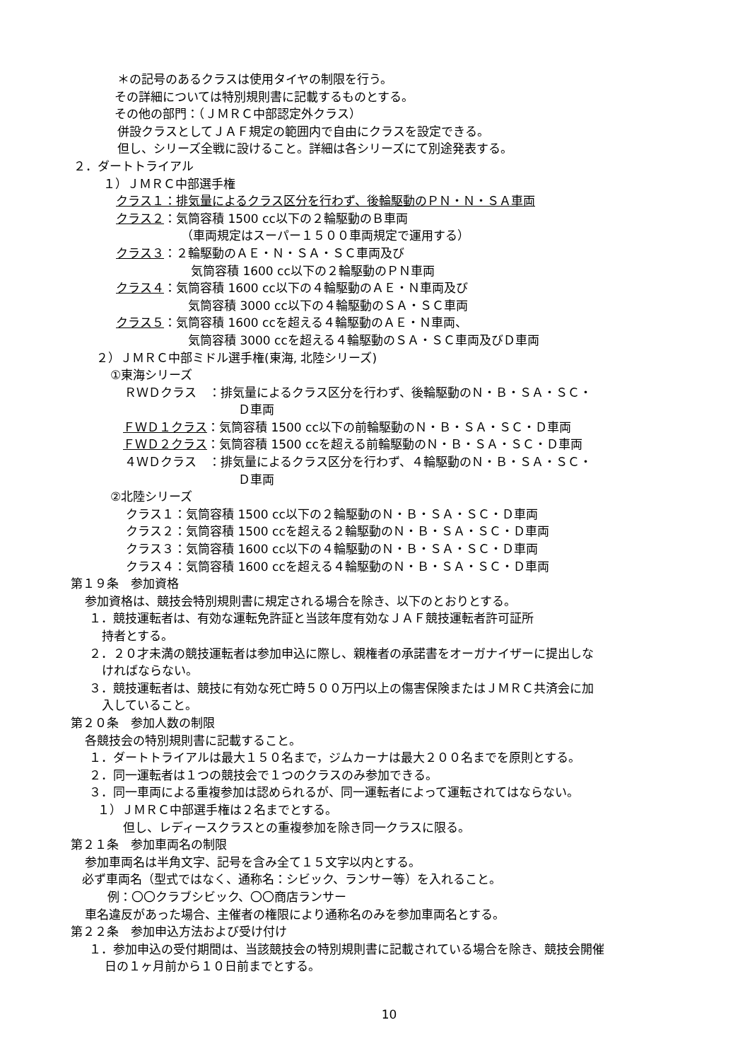＊の記号のあるクラスは使用タイヤの制限を行う。
その詳細については特別規則書に記載するものとする。
その他の部門：（ＪＭＲＣ中部認定外クラス）
併設クラスとしてＪＡＦ規定の範囲内で自由にクラスを設定できる。
但し、シリーズ全戦に設けること。詳細は各シリーズにて別途発表する。
２．ダートトライアル
１）ＪＭＲＣ中部選手権
クラス１：排気量によるクラス区分を行わず、後輪駆動のＰＮ・Ｎ・ＳＡ車両
クラス２：気筒容積 1500 cc以下の２輪駆動のＢ車両
（車両規定はスーパー１５００車両規定で運用する）
クラス３：２輪駆動のＡＥ・Ｎ・ＳＡ・ＳＣ車両及び
気筒容積 1600 cc以下の２輪駆動のＰＮ車両
クラス４：気筒容積 1600 cc以下の４輪駆動のＡＥ・Ｎ車両及び
気筒容積 3000 cc以下の４輪駆動のＳＡ・ＳＣ車両
クラス５：気筒容積 1600 ccを超える４輪駆動のＡＥ・Ｎ車両、
気筒容積 3000 ccを超える４輪駆動のＳＡ・ＳＣ車両及びＤ車両
２）ＪＭＲＣ中部ミドル選手権(東海, 北陸シリーズ)
①東海シリーズ
ＲＷＤクラス　：排気量によるクラス区分を行わず、後輪駆動のＮ・Ｂ・ＳＡ・ＳＣ・
Ｄ車両
ＦＷＤ１クラス：気筒容積 1500 cc以下の前輪駆動のＮ・Ｂ・ＳＡ・ＳＣ・Ｄ車両
ＦＷＤ２クラス：気筒容積 1500 ccを超える前輪駆動のＮ・Ｂ・ＳＡ・ＳＣ・Ｄ車両
４ＷＤクラス　：排気量によるクラス区分を行わず、４輪駆動のＮ・Ｂ・ＳＡ・ＳＣ・
Ｄ車両
②北陸シリーズ
クラス１：気筒容積 1500 cc以下の２輪駆動のＮ・Ｂ・ＳＡ・ＳＣ・Ｄ車両
クラス２：気筒容積 1500 ccを超える２輪駆動のＮ・Ｂ・ＳＡ・ＳＣ・Ｄ車両
クラス３：気筒容積 1600 cc以下の４輪駆動のＮ・Ｂ・ＳＡ・ＳＣ・Ｄ車両
クラス４：気筒容積 1600 ccを超える４輪駆動のＮ・Ｂ・ＳＡ・ＳＣ・Ｄ車両
第１９条　参加資格
参加資格は、競技会特別規則書に規定される場合を除き、以下のとおりとする。
１．競技運転者は、有効な運転免許証と当該年度有効なＪＡＦ競技運転者許可証所
持者とする。
２．２０才未満の競技運転者は参加申込に際し、親権者の承諾書をオーガナイザーに提出しな
ければならない。
３．競技運転者は、競技に有効な死亡時５００万円以上の傷害保険またはＪＭＲＣ共済会に加
入していること。
第２０条　参加人数の制限
各競技会の特別規則書に記載すること。
１．ダートトライアルは最大１５０名まで，ジムカーナは最大２００名までを原則とする。
２．同一運転者は１つの競技会で１つのクラスのみ参加できる。
３．同一車両による重複参加は認められるが、同一運転者によって運転されてはならない。
１）ＪＭＲＣ中部選手権は２名までとする。
但し、レディースクラスとの重複参加を除き同一クラスに限る。
第２１条　参加車両名の制限
参加車両名は半角文字、記号を含み全て１５文字以内とする。
必ず車両名（型式ではなく、通称名：シビック、ランサー等）を入れること。
例：〇〇クラブシビック、〇〇商店ランサー
車名違反があった場合、主催者の権限により通称名のみを参加車両名とする。
第２２条　参加申込方法および受け付け
１．参加申込の受付期間は、当該競技会の特別規則書に記載されている場合を除き、競技会開催
日の１ヶ月前から１０日前までとする。
10